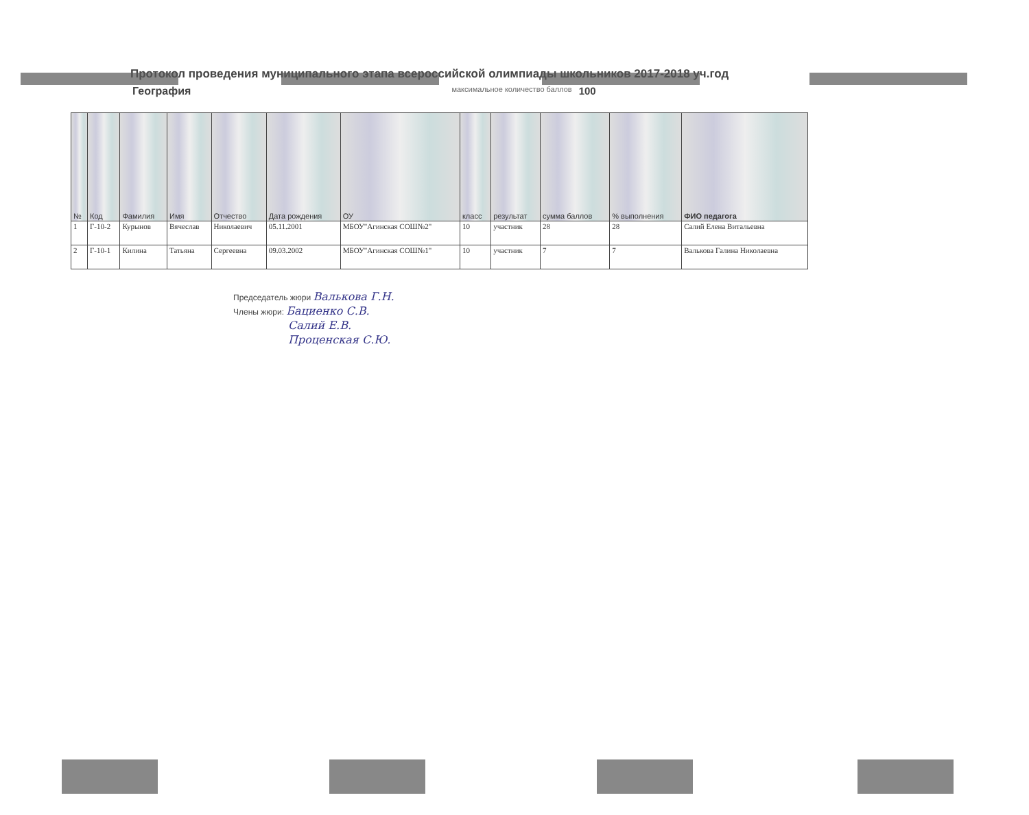Протокол проведения муниципального этапа всероссийской олимпиады школьников 2017-2018 уч.год
География максимальное количество баллов 100
| № | Код | Фамилия | Имя | Отчество | Дата рождения | ОУ | класс | результат | сумма баллов | % выполнения | ФИО педагога |
| --- | --- | --- | --- | --- | --- | --- | --- | --- | --- | --- | --- |
| 1 | Г-10-2 | Курынов | Вячеслав | Николаевич | 05.11.2001 | МБОУ"Агинская СОШ№2" | 10 | участник | 28 | 28 | Салий Елена Витальевна |
| 2 | Г-10-1 | Килина | Татьяна | Сергеевна | 09.03.2002 | МБОУ"Агинская СОШ№1" | 10 | участник | 7 | 7 | Валькова Галина Николаевна |
Председатель жюри Валькова Г.Н.
Члены жюри: Бациенко С.В.
Салий Е.В.
Проценская С.Ю.